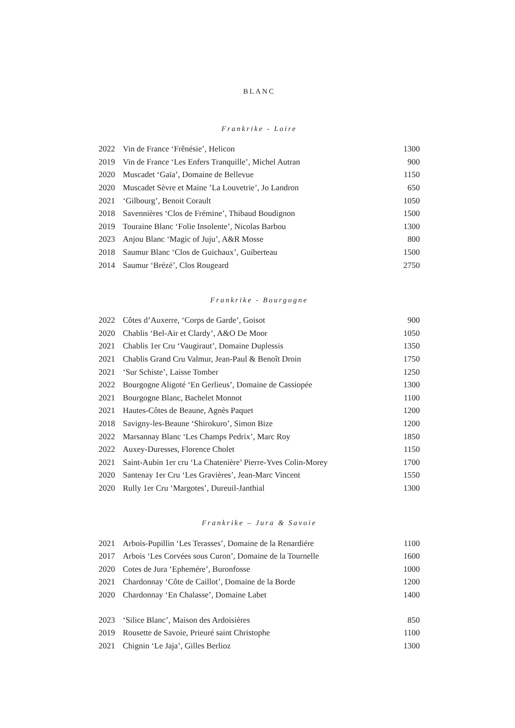BLANC
Frankrike - Loire
| 2022 | Vin de France ‘Frênésie’, Helicon | 1300 |
| 2019 | Vin de France ‘Les Enfers Tranquille’, Michel Autran | 900 |
| 2020 | Muscadet ‘Gaïa’, Domaine de Bellevue | 1150 |
| 2020 | Muscadet Sèvre et Maine ’La Louvetrie’, Jo Landron | 650 |
| 2021 | ‘Gilbourg’, Benoit Corault | 1050 |
| 2018 | Savennières ‘Clos de Frémine’, Thibaud Boudignon | 1500 |
| 2019 | Touraine Blanc ‘Folie Insolente’, Nicolas Barbou | 1300 |
| 2023 | Anjou Blanc ‘Magic of Juju’, A&R Mosse | 800 |
| 2018 | Saumur Blanc ‘Clos de Guichaux’, Guiberteau | 1500 |
| 2014 | Saumur ‘Brézé’, Clos Rougeard | 2750 |
Frankrike - Bourgogne
| 2022 | Côtes d’Auxerre, ‘Corps de Garde’, Goisot | 900 |
| 2020 | Chablis ‘Bel-Air et Clardy’, A&O De Moor | 1050 |
| 2021 | Chablis 1er Cru ‘Vaugiraut’, Domaine Duplessis | 1350 |
| 2021 | Chablis Grand Cru Valmur, Jean-Paul & Benoît Droin | 1750 |
| 2021 | ‘Sur Schiste’, Laisse Tomber | 1250 |
| 2022 | Bourgogne Aligoté ‘En Gerlieus’, Domaine de Cassiopée | 1300 |
| 2021 | Bourgogne Blanc, Bachelet Monnot | 1100 |
| 2021 | Hautes-Côtes de Beaune, Agnès Paquet | 1200 |
| 2018 | Savigny-les-Beaune ‘Shirokuro’, Simon Bize | 1200 |
| 2022 | Marsannay Blanc ‘Les Champs Pedrix’, Marc Roy | 1850 |
| 2022 | Auxey-Duresses, Florence Cholet | 1150 |
| 2021 | Saint-Aubin 1er cru ‘La Chatenière’ Pierre-Yves Colin-Morey | 1700 |
| 2020 | Santenay 1er Cru ‘Les Gravières’, Jean-Marc Vincent | 1550 |
| 2020 | Rully 1er Cru ‘Margotes’, Dureuil-Janthial | 1300 |
Frankrike – Jura & Savoie
| 2021 | Arbois-Pupillin ‘Les Terasses’, Domaine de la Renardiére | 1100 |
| 2017 | Arbois ‘Les Corvées sous Curon’, Domaine de la Tournelle | 1600 |
| 2020 | Cotes de Jura ‘Ephemére’, Buronfosse | 1000 |
| 2021 | Chardonnay ‘Côte de Caillot’, Domaine de la Borde | 1200 |
| 2020 | Chardonnay ‘En Chalasse’, Domaine Labet | 1400 |
| 2023 | ‘Silice Blanc’, Maison des Ardoisières | 850 |
| 2019 | Rousette de Savoie, Prieuré saint Christophe | 1100 |
| 2021 | Chignin ‘Le Jaja’, Gilles Berlioz | 1300 |